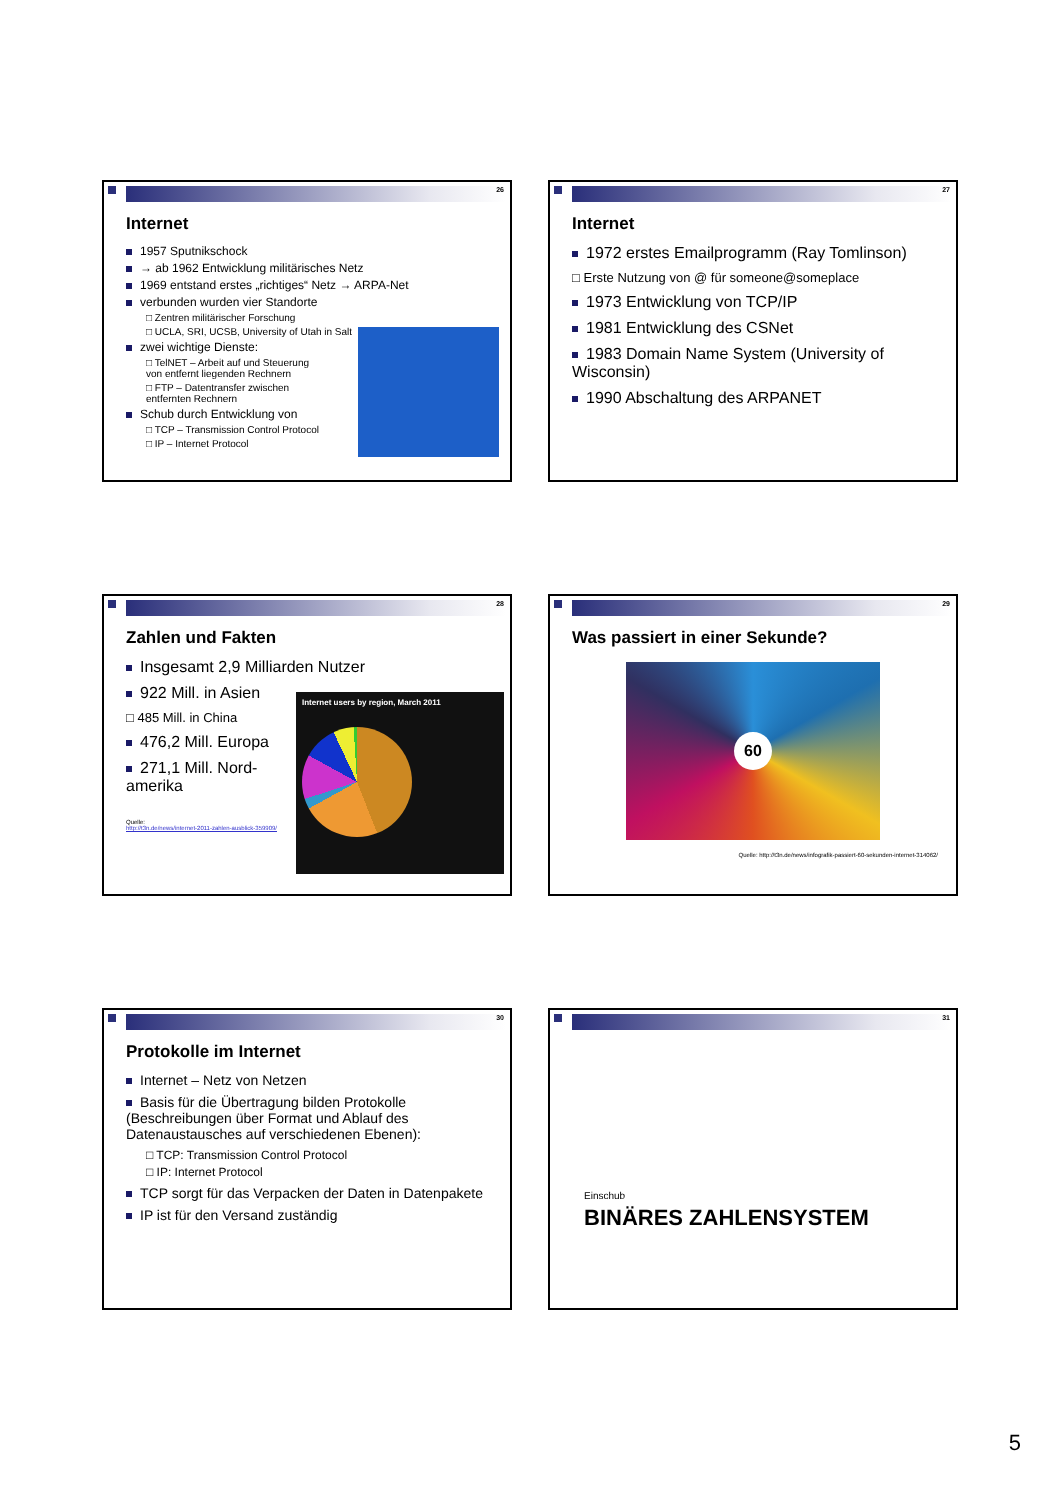26
Internet
1957 Sputnikschock
→ ab 1962 Entwicklung militärisches Netz
1969 entstand erstes „richtiges“ Netz → ARPA-Net
verbunden wurden vier Standorte
□ Zentren militärischer Forschung
□ UCLA, SRI, UCSB, University of Utah in Salt
zwei wichtige Dienste:
□ TelNET – Arbeit auf und Steuerung
von entfernt liegenden Rechnern
□ FTP – Datentransfer zwischen
entfernten Rechnern
Schub durch Entwicklung von
□ TCP – Transmission Control Protocol
□ IP – Internet Protocol
27
Internet
1972 erstes Emailprogramm (Ray Tomlinson)
□ Erste Nutzung von @ für someone@someplace
1973 Entwicklung von TCP/IP
1981 Entwicklung des CSNet
1983 Domain Name System (University of Wisconsin)
1990 Abschaltung des ARPANET
28
Zahlen und Fakten
Insgesamt 2,9 Milliarden Nutzer
922 Mill. in Asien
□ 485 Mill. in China
476,2 Mill. Europa
271,1 Mill. Nord-
amerika
Quelle:
http://t3n.de/news/internet-2011-zahlen-ausblick-359909/
Internet users by region, March 2011
29
Was passiert in einer Sekunde?
60
Quelle: http://t3n.de/news/infografik-passiert-60-sekunden-internet-314062/
30
Protokolle im Internet
Internet – Netz von Netzen
Basis für die Übertragung bilden Protokolle (Beschreibungen über Format und Ablauf des Datenaustausches auf verschiedenen Ebenen):
□ TCP: Transmission Control Protocol
□ IP: Internet Protocol
TCP sorgt für das Verpacken der Daten in Datenpakete
IP ist für den Versand zuständig
31
Einschub
BINÄRES ZAHLENSYSTEM
5